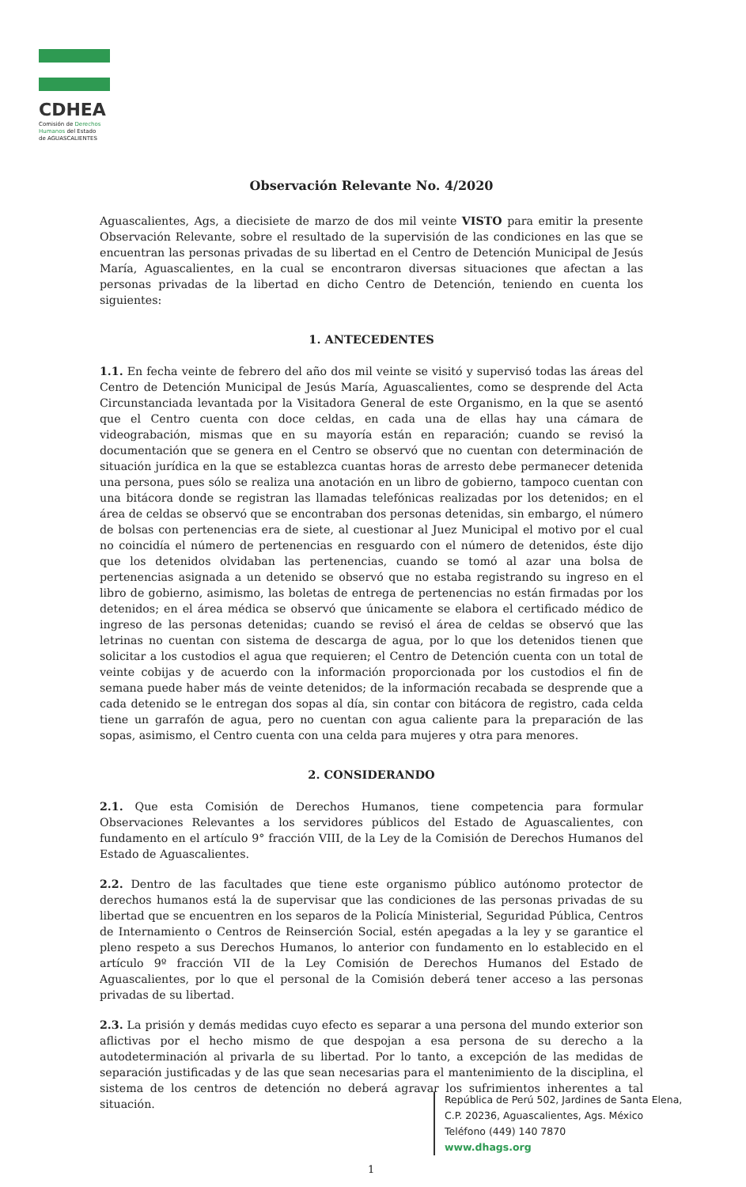CDHEA
Comisión de Derechos
Humanos del Estado
de AGUASCALIENTES
Observación Relevante No. 4/2020
Aguascalientes, Ags, a diecisiete de marzo de dos mil veinte VISTO para emitir la presente Observación Relevante, sobre el resultado de la supervisión de las condiciones en las que se encuentran las personas privadas de su libertad en el Centro de Detención Municipal de Jesús María, Aguascalientes, en la cual se encontraron diversas situaciones que afectan a las personas privadas de la libertad en dicho Centro de Detención, teniendo en cuenta los siguientes:
1. ANTECEDENTES
1.1. En fecha veinte de febrero del año dos mil veinte se visitó y supervisó todas las áreas del Centro de Detención Municipal de Jesús María, Aguascalientes, como se desprende del Acta Circunstanciada levantada por la Visitadora General de este Organismo, en la que se asentó que el Centro cuenta con doce celdas, en cada una de ellas hay una cámara de videograbación, mismas que en su mayoría están en reparación; cuando se revisó la documentación que se genera en el Centro se observó que no cuentan con determinación de situación jurídica en la que se establezca cuantas horas de arresto debe permanecer detenida una persona, pues sólo se realiza una anotación en un libro de gobierno, tampoco cuentan con una bitácora donde se registran las llamadas telefónicas realizadas por los detenidos; en el área de celdas se observó que se encontraban dos personas detenidas, sin embargo, el número de bolsas con pertenencias era de siete, al cuestionar al Juez Municipal el motivo por el cual no coincidía el número de pertenencias en resguardo con el número de detenidos, éste dijo que los detenidos olvidaban las pertenencias, cuando se tomó al azar una bolsa de pertenencias asignada a un detenido se observó que no estaba registrando su ingreso en el libro de gobierno, asimismo, las boletas de entrega de pertenencias no están firmadas por los detenidos; en el área médica se observó que únicamente se elabora el certificado médico de ingreso de las personas detenidas; cuando se revisó el área de celdas se observó que las letrinas no cuentan con sistema de descarga de agua, por lo que los detenidos tienen que solicitar a los custodios el agua que requieren; el Centro de Detención cuenta con un total de veinte cobijas y de acuerdo con la información proporcionada por los custodios el fin de semana puede haber más de veinte detenidos; de la información recabada se desprende que a cada detenido se le entregan dos sopas al día, sin contar con bitácora de registro, cada celda tiene un garrafón de agua, pero no cuentan con agua caliente para la preparación de las sopas, asimismo, el Centro cuenta con una celda para mujeres y otra para menores.
2. CONSIDERANDO
2.1. Que esta Comisión de Derechos Humanos, tiene competencia para formular Observaciones Relevantes a los servidores públicos del Estado de Aguascalientes, con fundamento en el artículo 9° fracción VIII, de la Ley de la Comisión de Derechos Humanos del Estado de Aguascalientes.
2.2. Dentro de las facultades que tiene este organismo público autónomo protector de derechos humanos está la de supervisar que las condiciones de las personas privadas de su libertad que se encuentren en los separos de la Policía Ministerial, Seguridad Pública, Centros de Internamiento o Centros de Reinserción Social, estén apegadas a la ley y se garantice el pleno respeto a sus Derechos Humanos, lo anterior con fundamento en lo establecido en el artículo 9º fracción VII de la Ley Comisión de Derechos Humanos del Estado de Aguascalientes, por lo que el personal de la Comisión deberá tener acceso a las personas privadas de su libertad.
2.3. La prisión y demás medidas cuyo efecto es separar a una persona del mundo exterior son aflictivas por el hecho mismo de que despojan a esa persona de su derecho a la autodeterminación al privarla de su libertad. Por lo tanto, a excepción de las medidas de separación justificadas y de las que sean necesarias para el mantenimiento de la disciplina, el sistema de los centros de detención no deberá agravar los sufrimientos inherentes a tal situación.
República de Perú 502, Jardines de Santa Elena,
C.P. 20236, Aguascalientes, Ags. México
Teléfono (449) 140 7870
www.dhags.org
1